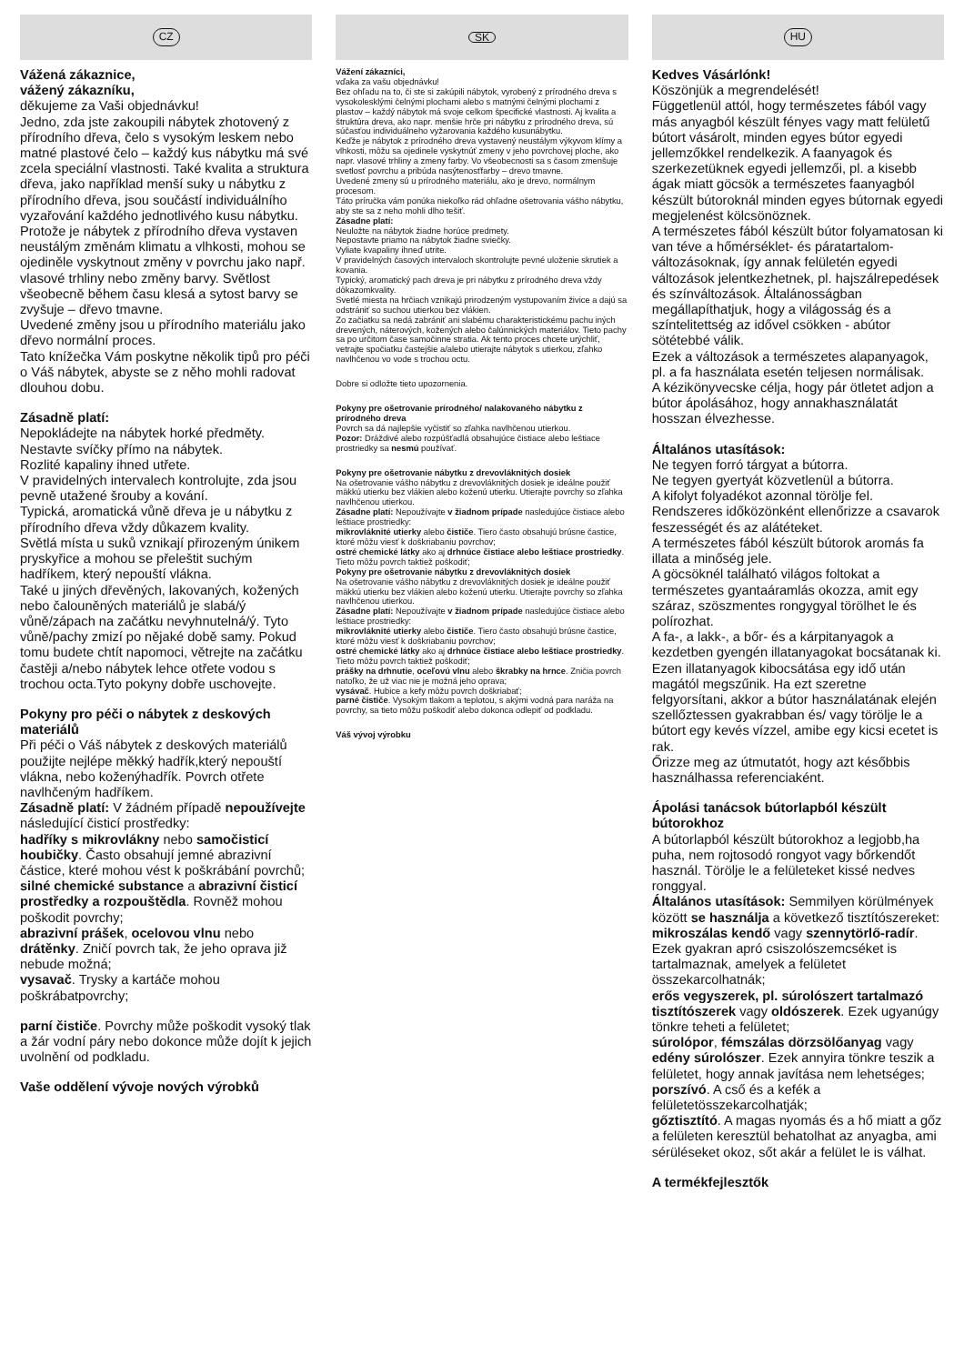CZ
Vážená zákaznice,
vážený zákazníku,
děkujeme za Vaši objednávku!
Jedno, zda jste zakoupili nábytek zhotovený z přírodního dřeva, čelo s vysokým leskem nebo matné plastové čelo – každý kus nábytku má své zcela speciální vlastnosti. Také kvalita a struktura dřeva, jako například menší suky u nábytku z přírodního dřeva, jsou součástí individuálního vyzařování každého jednotlivého kusu nábytku.
Protože je nábytek z přírodního dřeva vystaven neustálým změnám klimatu a vlhkosti, mohou se ojediněle vyskytnout změny v povrchu jako např. vlasové trhliny nebo změny barvy. Světlost všeobecně během času klesá a sytost barvy se zvyšuje – dřevo tmavne.
Uvedené změny jsou u přírodního materiálu jako dřevo normální proces.
Tato knížečka Vám poskytne několik tipů pro péči o Váš nábytek, abyste se z něho mohli radovat dlouhou dobu.
Zásadně platí:
Nepokládejte na nábytek horké předměty.
Nestavte svíčky přímo na nábytek.
Rozlité kapaliny ihned utřete.
V pravidelných intervalech kontrolujte, zda jsou pevně utažené šrouby a kování.
Typická, aromatická vůně dřeva je u nábytku z přírodního dřeva vždy důkazem kvality.
Světlá místa u suků vznikají přirozeným únikem pryskyřice a mohou se přeleštit suchým hadříkem, který nepouští vlákna.
Také u jiných dřevěných, lakovaných, kožených nebo čalouněných materiálů je slabá/ý vůně/zápach na začátku nevyhnutelná/ý. Tyto vůně/pachy zmizí po nějaké době samy. Pokud tomu budete chtít napomoci, větrejte na začátku častěji a/nebo nábytek lehce otřete vodou s trochou octa.Tyto pokyny dobře uschovejte.
Pokyny pro péči o nábytek z deskových materiálů
Při péči o Váš nábytek z deskových materiálů použijte nejlépe měkký hadřík,který nepouští vlákna, nebo koženýhadřík. Povrch otřete navlhčeným hadříkem.
Zásadně platí: V žádném případě nepoužívejte
následující čisticí prostředky:
hadříky s mikrovlákny nebo samočisticí houbičky. Často obsahují jemné abrazivní částice, které mohou vést k poškrábání povrchů;
silné chemické substance a abrazivní čisticí prostředky a rozpouštědla. Rovněž mohou poškodit povrchy;
abrazivní prášek, ocelovou vlnu nebo drátěnky. Zničí povrch tak, že jeho oprava již nebude možná;
vysavač. Trysky a kartáče mohou poškrábatpovrchy;
parní čističe. Povrchy může poškodit vysoký tlak a žár vodní páry nebo dokonce může dojít k jejich uvolnění od podkladu.
Vaše oddělení vývoje nových výrobků
SK
Vážení zákazníci,
vďaka za vašu objednávku!
Bez ohľadu na to, či ste si zakúpili nábytok, vyrobený z prírodného dreva s vysokolesklými čelnými plochami alebo s matnými čelnými plochami z plastov – každý nábytok má svoje celkom špecifické vlastnosti. Aj kvalita a štruktúra dreva, ako napr. menšie hrče pri nábytku z prírodného dreva, sú súčasťou individuálneho vyžarovania každého kusunábytku.
Keďže je nábytok z prírodného dreva vystavený neustálym výkyvom klímy a vlhkosti, môžu sa ojedinele vyskytnúť zmeny v jeho povrchovej ploche, ako napr. vlasové trhliny a zmeny farby. Vo všeobecnosti sa s časom zmenšuje svetlosť povrchu a pribúda nasýtenosťfarby – drevo tmavne.
Uvedené zmeny sú u prírodného materiálu, ako je drevo, normálnym procesom.
Táto príručka vám ponúka niekoľko rád ohľadne ošetrovania vášho nábytku, aby ste sa z neho mohli dlho tešiť.
Zásadne platí:
Neuložte na nábytok žiadne horúce predmety.
Nepostavte priamo na nábytok žiadne sviečky.
Vyliate kvapaliny ihneď utrite.
V pravidelných časových intervaloch skontrolujte pevné uloženie skrutiek a kovania.
Typický, aromatický pach dreva je pri nábytku z prírodného dreva vždy dôkazomkvality.
Svetlé miesta na hrčiach vznikajú prirodzeným vystupovaním živice a dajú sa odstrániť so suchou utierkou bez vlákien.
Zo začiatku sa nedá zabrániť ani slabému charakteristickému pachu iných drevených, náterových, kožených alebo čalúnnických materiálov. Tieto pachy sa po určitom čase samočinne stratia. Ak tento proces chcete urýchliť, vetrajte spočiatku častejšie a/alebo utierajte nábytok s utierkou, zľahko navlhčenou vo vode s trochou octu.
Dobre si odložte tieto upozornenia.
Pokyny pre ošetrovanie prírodného/ nalakovaného nábytku z prírodného dreva
Povrch sa dá najlepšie vyčistiť so zľahka navlhčenou utierkou.
Pozor: Dráždivé alebo rozpúšťadlá obsahujúce čistiace alebo leštiace prostriedky sa nesmú používať.
Pokyny pre ošetrovanie nábytku z drevovláknitých dosiek
Na ošetrovanie vášho nábytku z drevovláknitých dosiek je ideálne použiť
mäkkú utierku bez vlákien alebo koženú utierku. Utierajte povrchy so zľahka navlhčenou utierkou.
Zásadne platí: Nepoužívajte v žiadnom prípade nasledujúce čistiace alebo leštiace prostriedky:
mikrovláknité utierky alebo čističe. Tiero často obsahujú brúsne častice, ktoré môžu viesť k doškriabaniu povrchov;
ostré chemické látky ako aj drhnúce čistiace alebo leštiace prostriedky. Tieto môžu povrch taktiež poškodiť;
Pokyny pre ošetrovanie nábytku z drevovláknitých dosiek
Na ošetrovanie vášho nábytku z drevovláknitých dosiek je ideálne použiť
mäkkú utierku bez vlákien alebo koženú utierku. Utierajte povrchy so zľahka navlhčenou utierkou.
Zásadne platí: Nepoužívajte v žiadnom prípade nasledujúce čistiace alebo leštiace prostriedky:
mikrovláknité utierky alebo čističe. Tiero často obsahujú brúsne častice, ktoré môžu viesť k doškriabaniu povrchov;
ostré chemické látky ako aj drhnúce čistiace alebo leštiace prostriedky. Tieto môžu povrch taktiež poškodiť;
prášky na drhnutie, oceľovú vlnu alebo škrabky na hrnce. Zničia povrch natoľko, že už viac nie je možná jeho oprava;
vysávač. Hubice a kefy môžu povrch doškriabať;
parné čističe. Vysokým tlakom a teplotou, s akými vodná para naráža na povrchy, sa tieto môžu poškodiť alebo dokonca odlepiť od podkladu.
Váš vývoj výrobku
HU
Kedves Vásárlónk!
Köszönjük a megrendelését!
Függetlenül attól, hogy természetes fából vagy más anyagból készült fényes vagy matt felületű bútort vásárolt, minden egyes bútor egyedi jellemzőkkel rendelkezik. A faanyagok és szerkezetüknek egyedi jellemzői, pl. a kisebb ágak miatt göcsök a természetes faanyagból készült bútoroknál minden egyes bútornak egyedi megjelenést kölcsönöznek.
A természetes fából készült bútor folyamatosan ki van téve a hőmérséklet- és páratartalom-változásoknak, így annak felületén egyedi változások jelentkezhetnek, pl. hajszálrepedések és színváltozások. Általánosságban megállapíthatjuk, hogy a világosság és a színtelitettség az idővel csökken - abútor sötétebbé válik.
Ezek a változások a természetes alapanyagok, pl. a fa használata esetén teljesen normálisak.
A kézikönyvecske célja, hogy pár ötletet adjon a bútor ápolásához, hogy annakhasználatát hosszan élvezhesse.
Általános utasítások:
Ne tegyen forró tárgyat a bútorra.
Ne tegyen gyertyát közvetlenül a bútorra.
A kifolyt folyadékot azonnal törölje fel.
Rendszeres időközönként ellenőrizze a csavarok feszességét és az alátéteket.
A természetes fából készült bútorok aromás fa illata a minőség jele.
A göcsöknél található világos foltokat a természetes gyantaáramlás okozza, amit egy száraz, szöszmentes rongygyal törölhet le és polírozhat.
A fa-, a lakk-, a bőr- és a kárpitanyagok a kezdetben gyengén illatanyagokat bocsátanak ki. Ezen illatanyagok kibocsátása egy idő után magától megszűnik. Ha ezt szeretne felgyorsítani, akkor a bútor használatának elején szellőztessen gyakrabban és/ vagy törölje le a bútort egy kevés vízzel, amibe egy kicsi ecetet is rak.
Őrizze meg az útmutatót, hogy azt későbbis használhassa referenciaként.
Ápolási tanácsok bútorlapból készült bútorokhoz
A bútorlapból készült bútorokhoz a legjobb,ha puha, nem rojtosodó rongyot vagy bőrkendőt használ. Törölje le a felületeket kissé nedves ronggyal.
Általános utasítások: Semmilyen körülmények között se használja a következő tisztítószereket:
mikroszálas kendő vagy szennytörlő-radír. Ezek gyakran apró csiszolószemcséket is tartalmaznak, amelyek a felületet összekarcolhatnák;
erős vegyszerek, pl. súrolószert tartalmazó tisztítószerek vagy oldószerek. Ezek ugyanúgy tönkre teheti a felületet;
súrolópor, fémszálas dörzsölőanyag vagy edény súrolószer. Ezek annyira tönkre teszik a felületet, hogy annak javítása nem lehetséges;
porszívó. A cső és a kefék a felületetösszekarcolhatják;
gőztisztító. A magas nyomás és a hő miatt a gőz a felületen keresztül behatolhat az anyagba, ami sérüléseket okoz, sőt akár a felület le is válhat.
A termékfejlesztők